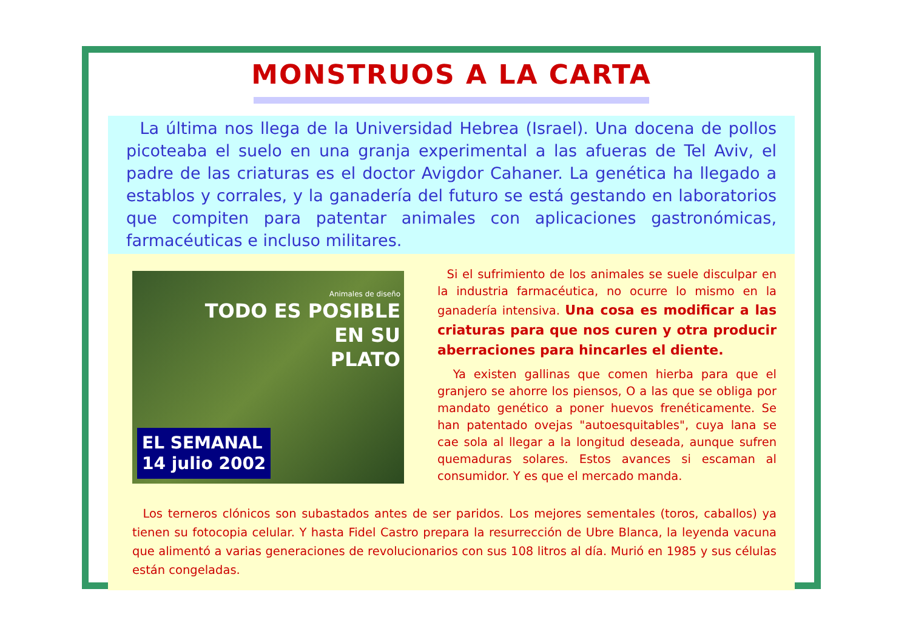MONSTRUOS A LA CARTA
La última nos llega de la Universidad Hebrea (Israel). Una docena de pollos picoteaba el suelo en una granja experimental a las afueras de Tel Aviv, el padre de las criaturas es el doctor Avigdor Cahaner. La genética ha llegado a establos y corrales, y la ganadería del futuro se está gestando en laboratorios que compiten para patentar animales con aplicaciones gastronómicas, farmacéuticas e incluso militares.
Animales de diseño
TODO ES POSIBLE
EN SU
PLATO
EL SEMANAL
14 julio 2002
Si el sufrimiento de los animales se suele disculpar en la industria farmacéutica, no ocurre lo mismo en la ganadería intensiva. Una cosa es modificar a las criaturas para que nos curen y otra producir aberraciones para hincarles el diente.
Ya existen gallinas que comen hierba para que el granjero se ahorre los piensos, O a las que se obliga por mandato genético a poner huevos frenéticamente. Se han patentado ovejas "autoesquitables", cuya lana se cae sola al llegar a la longitud deseada, aunque sufren quemaduras solares. Estos avances si escaman al consumidor. Y es que el mercado manda.
Los terneros clónicos son subastados antes de ser paridos. Los mejores sementales (toros, caballos) ya tienen su fotocopia celular. Y hasta Fidel Castro prepara la resurrección de Ubre Blanca, la leyenda vacuna que alimentó a varias generaciones de revolucionarios con sus 108 litros al día. Murió en 1985 y sus células están congeladas.